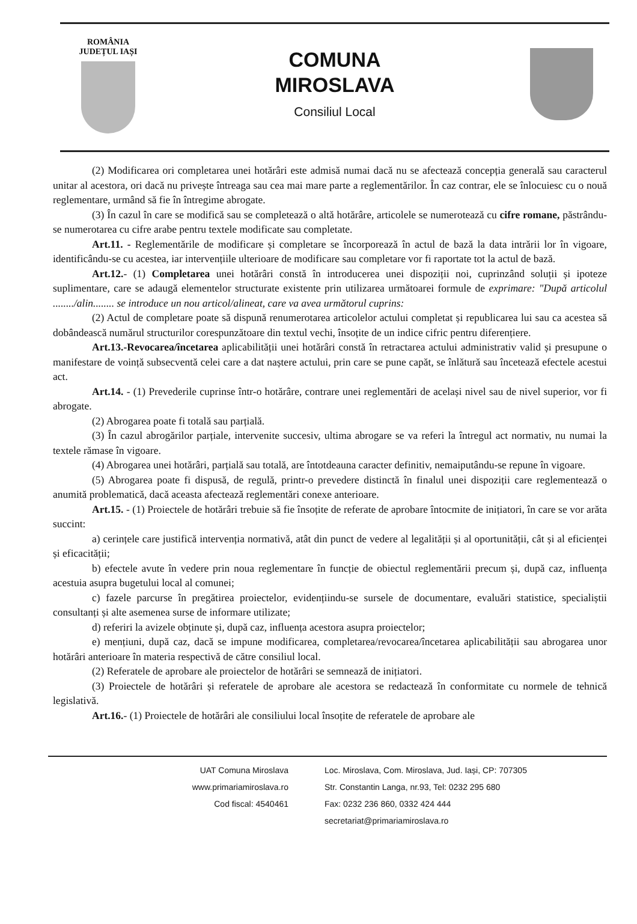ROMÂNIA
JUDEȚUL IAȘI
COMUNA
MIROSLAVA
Consiliul Local
(2) Modificarea ori completarea unei hotărâri este admisă numai dacă nu se afectează concepția generală sau caracterul unitar al acestora, ori dacă nu privește întreaga sau cea mai mare parte a reglementărilor. În caz contrar, ele se înlocuiesc cu o nouă reglementare, urmând să fie în întregime abrogate.
(3) În cazul în care se modifică sau se completează o altă hotărâre, articolele se numerotează cu cifre romane, păstrându-se numerotarea cu cifre arabe pentru textele modificate sau completate.
Art.11. - Reglementările de modificare și completare se încorporează în actul de bază la data intrării lor în vigoare, identificându-se cu acestea, iar intervențiile ulterioare de modificare sau completare vor fi raportate tot la actul de bază.
Art.12.- (1) Completarea unei hotărâri constă în introducerea unei dispoziții noi, cuprinzând soluții și ipoteze suplimentare, care se adaugă elementelor structurate existente prin utilizarea următoarei formule de exprimare: "După articolul ......../alin........ se introduce un nou articol/alineat, care va avea următorul cuprins:
(2) Actul de completare poate să dispună renumerotarea articolelor actului completat și republicarea lui sau ca acestea să dobândească numărul structurilor corespunzătoare din textul vechi, însoțite de un indice cifric pentru diferențiere.
Art.13.-Revocarea/încetarea aplicabilității unei hotărâri constă în retractarea actului administrativ valid și presupune o manifestare de voință subsecventă celei care a dat naștere actului, prin care se pune capăt, se înlătură sau încetează efectele acestui act.
Art.14. - (1) Prevederile cuprinse într-o hotărâre, contrare unei reglementări de același nivel sau de nivel superior, vor fi abrogate.
(2) Abrogarea poate fi totală sau parțială.
(3) În cazul abrogărilor parțiale, intervenite succesiv, ultima abrogare se va referi la întregul act normativ, nu numai la textele rămase în vigoare.
(4) Abrogarea unei hotărâri, parțială sau totală, are întotdeauna caracter definitiv, nemaiputându-se repune în vigoare.
(5) Abrogarea poate fi dispusă, de regulă, printr-o prevedere distinctă în finalul unei dispoziții care reglementează o anumită problematică, dacă aceasta afectează reglementări conexe anterioare.
Art.15. - (1) Proiectele de hotărâri trebuie să fie însoțite de referate de aprobare întocmite de inițiatori, în care se vor arăta succint:
a) cerințele care justifică intervenția normativă, atât din punct de vedere al legalității și al oportunității, cât și al eficienței și eficacității;
b) efectele avute în vedere prin noua reglementare în funcție de obiectul reglementării precum și, după caz, influența acestuia asupra bugetului local al comunei;
c) fazele parcurse în pregătirea proiectelor, evidențiindu-se sursele de documentare, evaluări statistice, specialiștii consultanți și alte asemenea surse de informare utilizate;
d) referiri la avizele obținute și, după caz, influența acestora asupra proiectelor;
e) mențiuni, după caz, dacă se impune modificarea, completarea/revocarea/încetarea aplicabilității sau abrogarea unor hotărâri anterioare în materia respectivă de către consiliul local.
(2) Referatele de aprobare ale proiectelor de hotărâri se semnează de inițiatori.
(3) Proiectele de hotărâri și referatele de aprobare ale acestora se redactează în conformitate cu normele de tehnică legislativă.
Art.16.- (1) Proiectele de hotărâri ale consiliului local însoțite de referatele de aprobare ale
UAT Comuna Miroslava
www.primariamiroslava.ro
Cod fiscal: 4540461
Loc. Miroslava, Com. Miroslava, Jud. Iași, CP: 707305
Str. Constantin Langa, nr.93, Tel: 0232 295 680
Fax: 0232 236 860, 0332 424 444
secretariat@primariamiroslava.ro